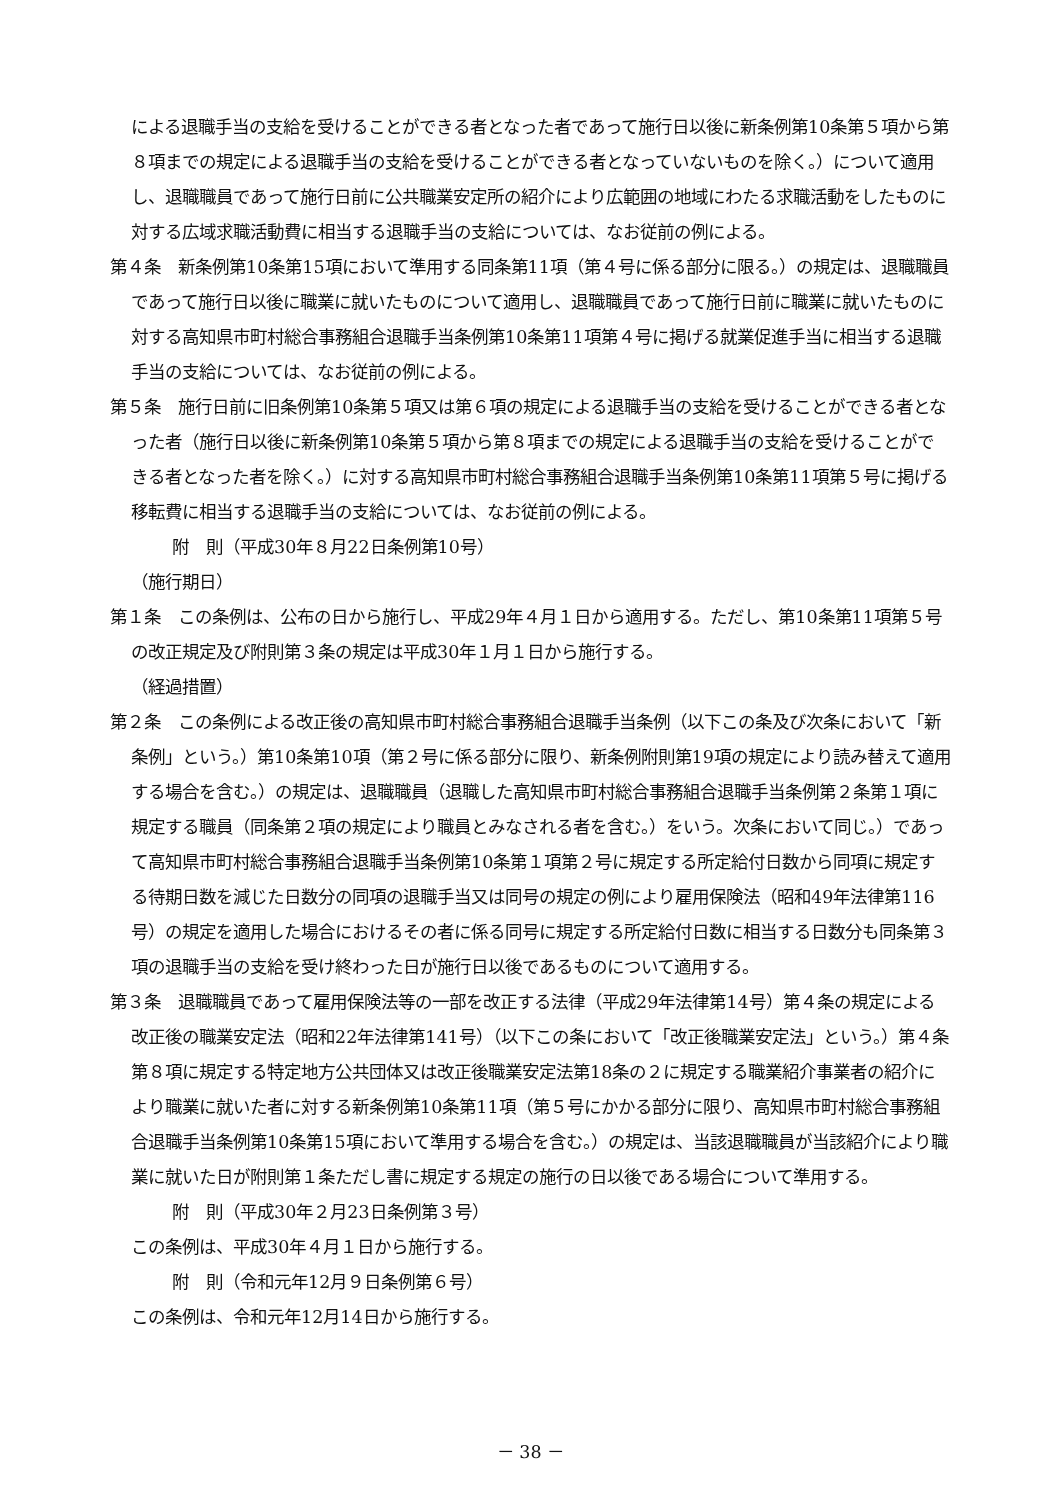による退職手当の支給を受けることができる者となった者であって施行日以後に新条例第10条第５項から第８項までの規定による退職手当の支給を受けることができる者となっていないものを除く。）について適用し、退職職員であって施行日前に公共職業安定所の紹介により広範囲の地域にわたる求職活動をしたものに対する広域求職活動費に相当する退職手当の支給については、なお従前の例による。
第４条　新条例第10条第15項において準用する同条第11項（第４号に係る部分に限る。）の規定は、退職職員であって施行日以後に職業に就いたものについて適用し、退職職員であって施行日前に職業に就いたものに対する高知県市町村総合事務組合退職手当条例第10条第11項第４号に掲げる就業促進手当に相当する退職手当の支給については、なお従前の例による。
第５条　施行日前に旧条例第10条第５項又は第６項の規定による退職手当の支給を受けることができる者となった者（施行日以後に新条例第10条第５項から第８項までの規定による退職手当の支給を受けることができる者となった者を除く。）に対する高知県市町村総合事務組合退職手当条例第10条第11項第５号に掲げる移転費に相当する退職手当の支給については、なお従前の例による。
附　則（平成30年８月22日条例第10号）
（施行期日）
第１条　この条例は、公布の日から施行し、平成29年４月１日から適用する。ただし、第10条第11項第５号の改正規定及び附則第３条の規定は平成30年１月１日から施行する。
（経過措置）
第２条　この条例による改正後の高知県市町村総合事務組合退職手当条例（以下この条及び次条において「新条例」という。）第10条第10項（第２号に係る部分に限り、新条例附則第19項の規定により読み替えて適用する場合を含む。）の規定は、退職職員（退職した高知県市町村総合事務組合退職手当条例第２条第１項に規定する職員（同条第２項の規定により職員とみなされる者を含む。）をいう。次条において同じ。）であって高知県市町村総合事務組合退職手当条例第10条第１項第２号に規定する所定給付日数から同項に規定する待期日数を減じた日数分の同項の退職手当又は同号の規定の例により雇用保険法（昭和49年法律第116号）の規定を適用した場合におけるその者に係る同号に規定する所定給付日数に相当する日数分も同条第３項の退職手当の支給を受け終わった日が施行日以後であるものについて適用する。
第３条　退職職員であって雇用保険法等の一部を改正する法律（平成29年法律第14号）第４条の規定による改正後の職業安定法（昭和22年法律第141号）（以下この条において「改正後職業安定法」という。）第４条第８項に規定する特定地方公共団体又は改正後職業安定法第18条の２に規定する職業紹介事業者の紹介により職業に就いた者に対する新条例第10条第11項（第５号にかかる部分に限り、高知県市町村総合事務組合退職手当条例第10条第15項において準用する場合を含む。）の規定は、当該退職職員が当該紹介により職業に就いた日が附則第１条ただし書に規定する規定の施行の日以後である場合について準用する。
附　則（平成30年２月23日条例第３号）
この条例は、平成30年４月１日から施行する。
附　則（令和元年12月９日条例第６号）
この条例は、令和元年12月14日から施行する。
－ 38 －